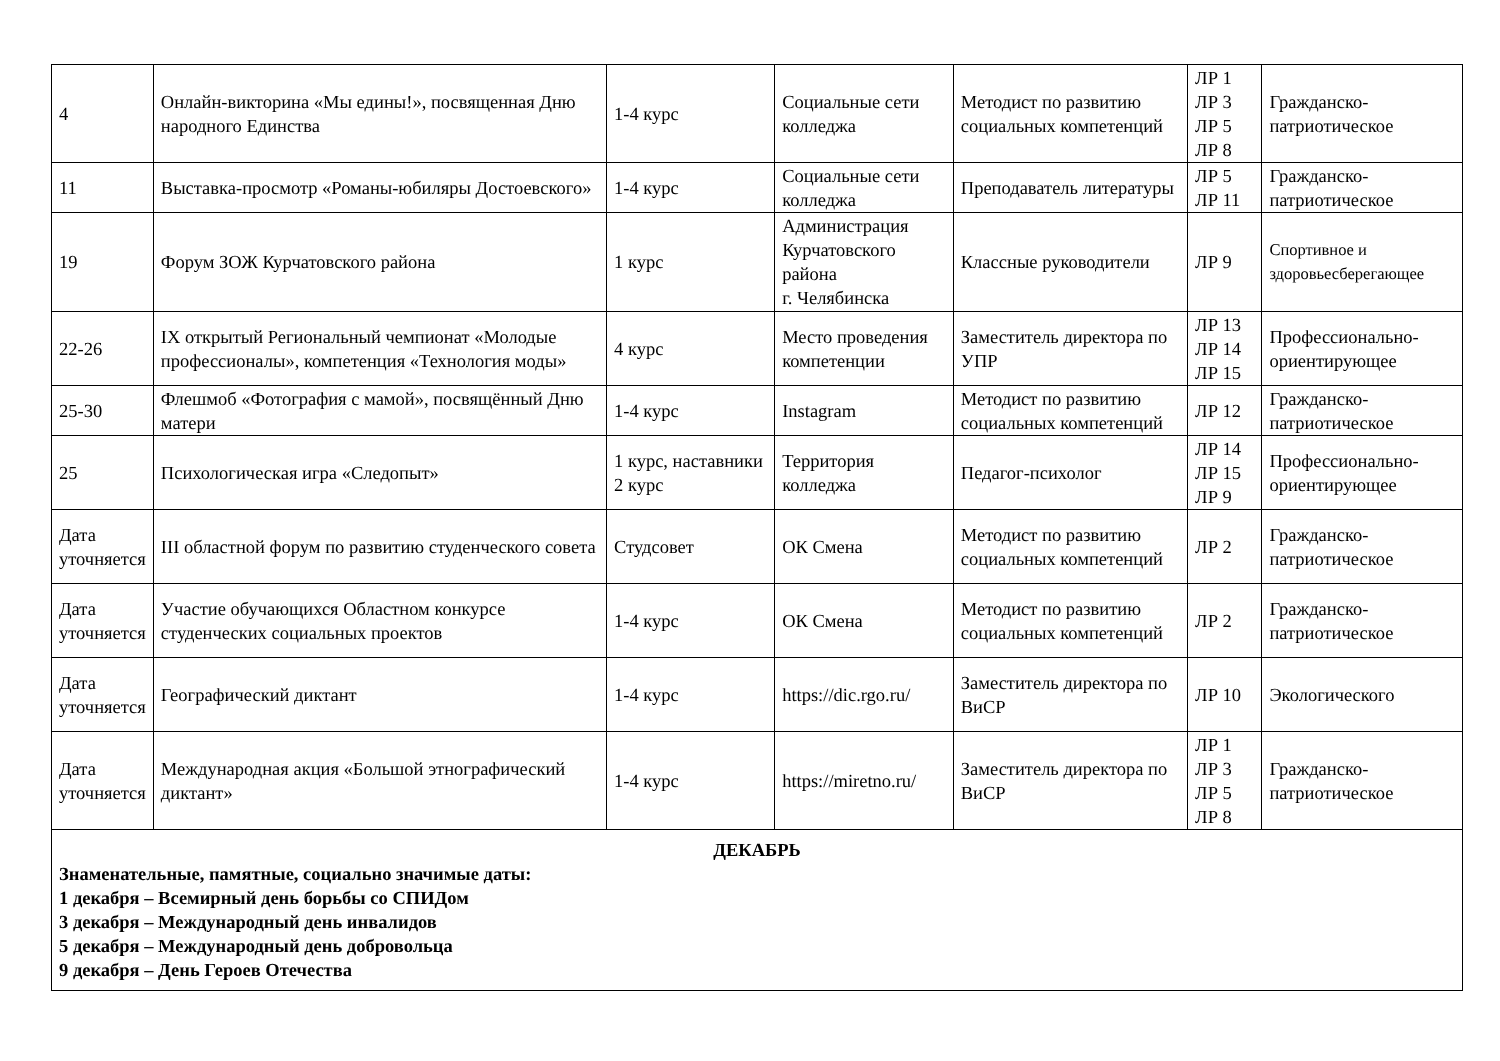| 4 | Онлайн-викторина «Мы едины!», посвященная Дню народного Единства | 1-4 курс | Социальные сети колледжа | Методист по развитию социальных компетенций | ЛР 1 ЛР 3 ЛР 5 ЛР 8 | Гражданско-патриотическое |
| 11 | Выставка-просмотр «Романы-юбиляры Достоевского» | 1-4 курс | Социальные сети колледжа | Преподаватель литературы | ЛР 5 ЛР 11 | Гражданско-патриотическое |
| 19 | Форум ЗОЖ Курчатовского района | 1 курс | Администрация Курчатовского района г. Челябинска | Классные руководители | ЛР 9 | Спортивное и здоровьесберегающее |
| 22-26 | IX открытый Региональный чемпионат «Молодые профессионалы», компетенция «Технология моды» | 4 курс | Место проведения компетенции | Заместитель директора по УПР | ЛР 13 ЛР 14 ЛР 15 | Профессионально-ориентирующее |
| 25-30 | Флешмоб «Фотография с мамой», посвящённый Дню матери | 1-4 курс | Instagram | Методист по развитию социальных компетенций | ЛР 12 | Гражданско-патриотическое |
| 25 | Психологическая игра «Следопыт» | 1 курс, наставники 2 курс | Территория колледжа | Педагог-психолог | ЛР 14 ЛР 15 ЛР 9 | Профессионально-ориентирующее |
| Дата уточняется | III областной форум по развитию студенческого совета | Студсовет | ОК Смена | Методист по развитию социальных компетенций | ЛР 2 | Гражданско-патриотическое |
| Дата уточняется | Участие обучающихся Областном конкурсе студенческих социальных проектов | 1-4 курс | ОК Смена | Методист по развитию социальных компетенций | ЛР 2 | Гражданско-патриотическое |
| Дата уточняется | Географический диктант | 1-4 курс | https://dic.rgo.ru/ | Заместитель директора по ВиСР | ЛР 10 | Экологического |
| Дата уточняется | Международная акция «Большой этнографический диктант» | 1-4 курс | https://miretno.ru/ | Заместитель директора по ВиСР | ЛР 1 ЛР 3 ЛР 5 ЛР 8 | Гражданско-патриотическое |
| ДЕКАБРЬ Знаменательные, памятные, социально значимые даты: 1 декабря – Всемирный день борьбы со СПИДом 3 декабря – Международный день инвалидов 5 декабря – Международный день добровольца 9 декабря – День Героев Отечества | | | | | | |